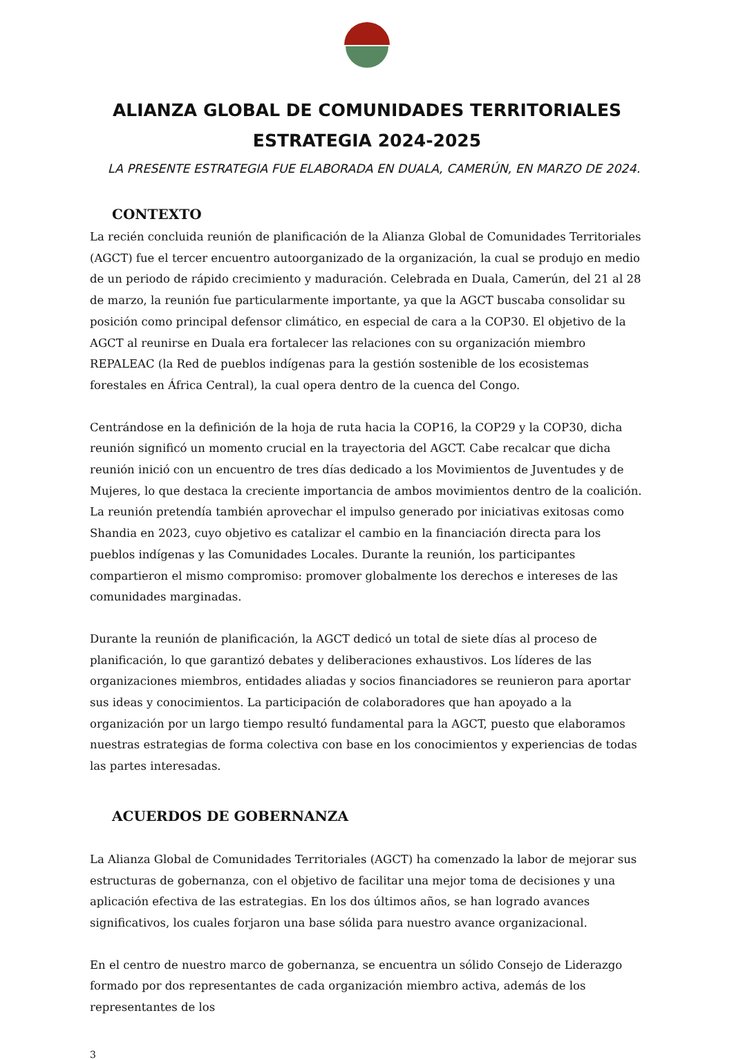ALIANZA GLOBAL DE COMUNIDADES TERRITORIALES
ESTRATEGIA 2024-2025
LA PRESENTE ESTRATEGIA FUE ELABORADA EN DUALA, CAMERÚN, EN MARZO DE 2024.
CONTEXTO
La recién concluida reunión de planificación de la Alianza Global de Comunidades Territoriales (AGCT) fue el tercer encuentro autoorganizado de la organización, la cual se produjo en medio de un periodo de rápido crecimiento y maduración. Celebrada en Duala, Camerún, del 21 al 28 de marzo, la reunión fue particularmente importante, ya que la AGCT buscaba consolidar su posición como principal defensor climático, en especial de cara a la COP30. El objetivo de la AGCT al reunirse en Duala era fortalecer las relaciones con su organización miembro REPALEAC (la Red de pueblos indígenas para la gestión sostenible de los ecosistemas forestales en África Central), la cual opera dentro de la cuenca del Congo.
Centrándose en la definición de la hoja de ruta hacia la COP16, la COP29 y la COP30, dicha reunión significó un momento crucial en la trayectoria del AGCT. Cabe recalcar que dicha reunión inició con un encuentro de tres días dedicado a los Movimientos de Juventudes y de Mujeres, lo que destaca la creciente importancia de ambos movimientos dentro de la coalición. La reunión pretendía también aprovechar el impulso generado por iniciativas exitosas como Shandia en 2023, cuyo objetivo es catalizar el cambio en la financiación directa para los pueblos indígenas y las Comunidades Locales. Durante la reunión, los participantes compartieron el mismo compromiso: promover globalmente los derechos e intereses de las comunidades marginadas.
Durante la reunión de planificación, la AGCT dedicó un total de siete días al proceso de planificación, lo que garantizó debates y deliberaciones exhaustivos. Los líderes de las organizaciones miembros, entidades aliadas y socios financiadores se reunieron para aportar sus ideas y conocimientos. La participación de colaboradores que han apoyado a la organización por un largo tiempo resultó fundamental para la AGCT, puesto que elaboramos nuestras estrategias de forma colectiva con base en los conocimientos y experiencias de todas las partes interesadas.
ACUERDOS DE GOBERNANZA
La Alianza Global de Comunidades Territoriales (AGCT) ha comenzado la labor de mejorar sus estructuras de gobernanza, con el objetivo de facilitar una mejor toma de decisiones y una aplicación efectiva de las estrategias. En los dos últimos años, se han logrado avances significativos, los cuales forjaron una base sólida para nuestro avance organizacional.
En el centro de nuestro marco de gobernanza, se encuentra un sólido Consejo de Liderazgo formado por dos representantes de cada organización miembro activa, además de los representantes de los
3